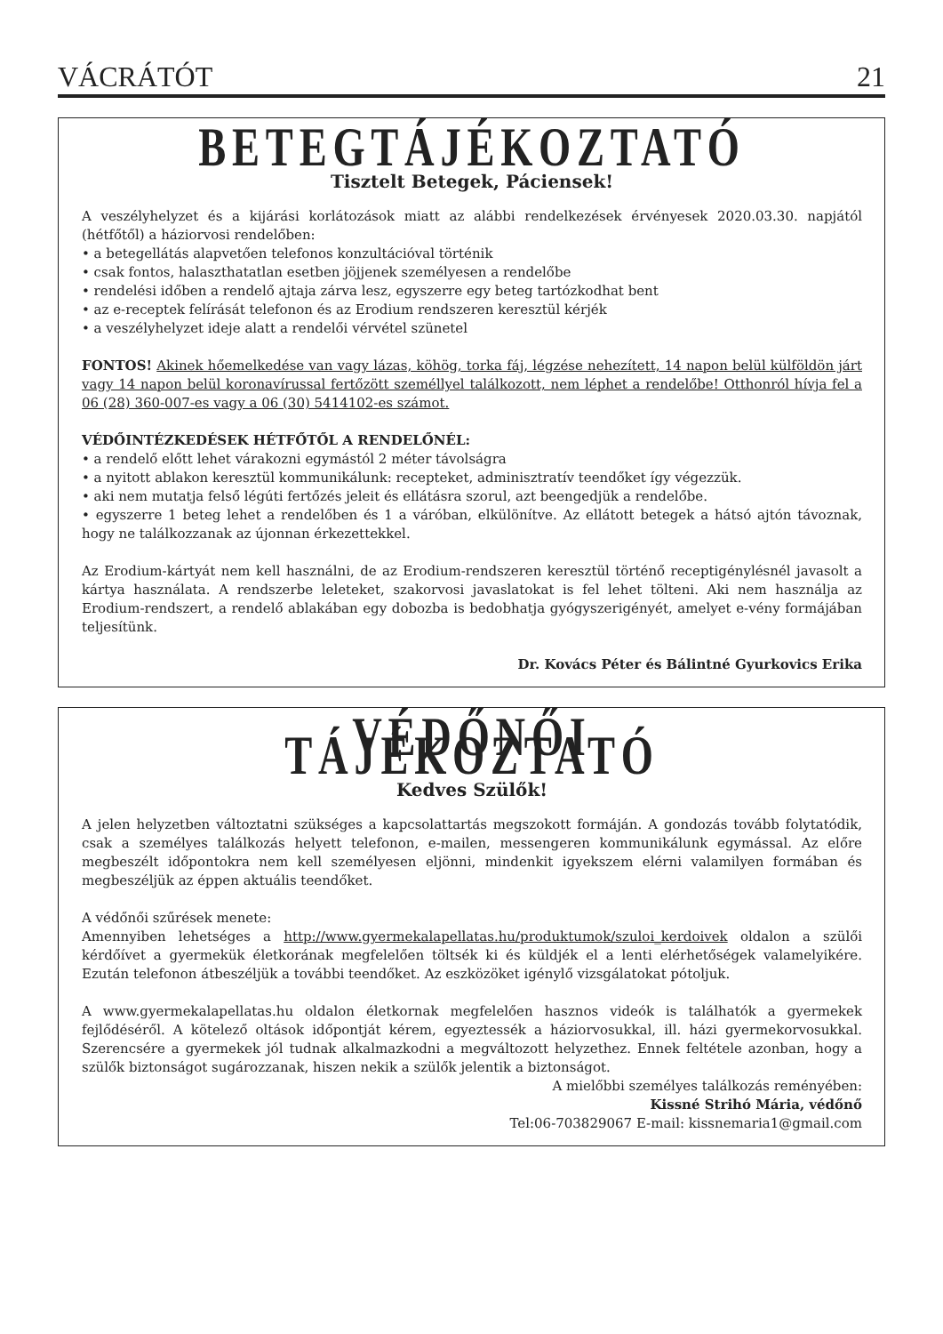VÁCRÁTÓT 21
BETEGTÁJÉKOZTATÓ
Tisztelt Betegek, Páciensek!
A veszélyhelyzet és a kijárási korlátozások miatt az alábbi rendelkezések érvényesek 2020.03.30. napjától (hétfőtől) a háziorvosi rendelőben:
• a betegellátás alapvetően telefonos konzultációval történik
• csak fontos, halaszthatatlan esetben jöjjenek személyesen a rendelőbe
• rendelési időben a rendelő ajtaja zárva lesz, egyszerre egy beteg tartózkodhat bent
• az e-receptek felírását telefonon és az Erodium rendszeren keresztül kérjék
• a veszélyhelyzet ideje alatt a rendelői vérvétel szünetel
FONTOS! Akinek hőemelkedése van vagy lázas, köhög, torka fáj, légzése nehezített, 14 napon belül külföldön járt vagy 14 napon belül koronavírussal fertőzött személlyel találkozott, nem léphet a rendelőbe! Otthonról hívja fel a 06 (28) 360-007-es vagy a 06 (30) 5414102-es számot.
VÉDŐINTÉZKEDÉSEK HÉTFŐTŐL A RENDELŐNÉL:
• a rendelő előtt lehet várakozni egymástól 2 méter távolságra
• a nyitott ablakon keresztül kommunikálunk: recepteket, adminisztratív teendőket így végezzük.
• aki nem mutatja felső légúti fertőzés jeleit és ellátásra szorul, azt beengedjük a rendelőbe.
• egyszerre 1 beteg lehet a rendelőben és 1 a váróban, elkülönítve. Az ellátott betegek a hátsó ajtón távoznak, hogy ne találkozzanak az újonnan érkezettekkel.
Az Erodium-kártyát nem kell használni, de az Erodium-rendszeren keresztül történő receptigénylésnél javasolt a kártya használata. A rendszerbe leleteket, szakorvosi javaslatokat is fel lehet tölteni. Aki nem használja az Erodium-rendszert, a rendelő ablakában egy dobozba is bedobhatja gyógyszerigényét, amelyet e-vény formájában teljesítünk.
Dr. Kovács Péter és Bálintné Gyurkovics Erika
VÉDŐNŐI TÁJÉKOZTATÓ
Kedves Szülők!
A jelen helyzetben változtatni szükséges a kapcsolattartás megszokott formáján. A gondozás tovább folytatódik, csak a személyes találkozás helyett telefonon, e-mailen, messengeren kommunikálunk egymással. Az előre megbeszélt időpontokra nem kell személyesen eljönni, mindenkit igyekszem elérni valamilyen formában és megbeszéljük az éppen aktuális teendőket.
A védőnői szűrések menete:
Amennyiben lehetséges a http://www.gyermekalapellatas.hu/produktumok/szuloi_kerdoivek oldalon a szülői kérdőívet a gyermekük életkorának megfelelően töltsék ki és küldjék el a lenti elérhetőségek valamelyikére. Ezután telefonon átbeszéljük a további teendőket. Az eszközöket igénylő vizsgálatokat pótoljuk.
A www.gyermekalapellatas.hu oldalon életkornak megfelelően hasznos videók is találhatók a gyermekek fejlődéséről. A kötelező oltások időpontját kérem, egyeztessék a háziorvosukkal, ill. házi gyermekorvosukkal. Szerencsére a gyermekek jól tudnak alkalmazkodni a megváltozott helyzethez. Ennek feltétele azonban, hogy a szülők biztonságot sugározzanak, hiszen nekik a szülők jelentik a biztonságot.
A mielőbbi személyes találkozás reményében:
Kissné Strihó Mária, védőnő
Tel:06-703829067 E-mail: kissnemaria1@gmail.com